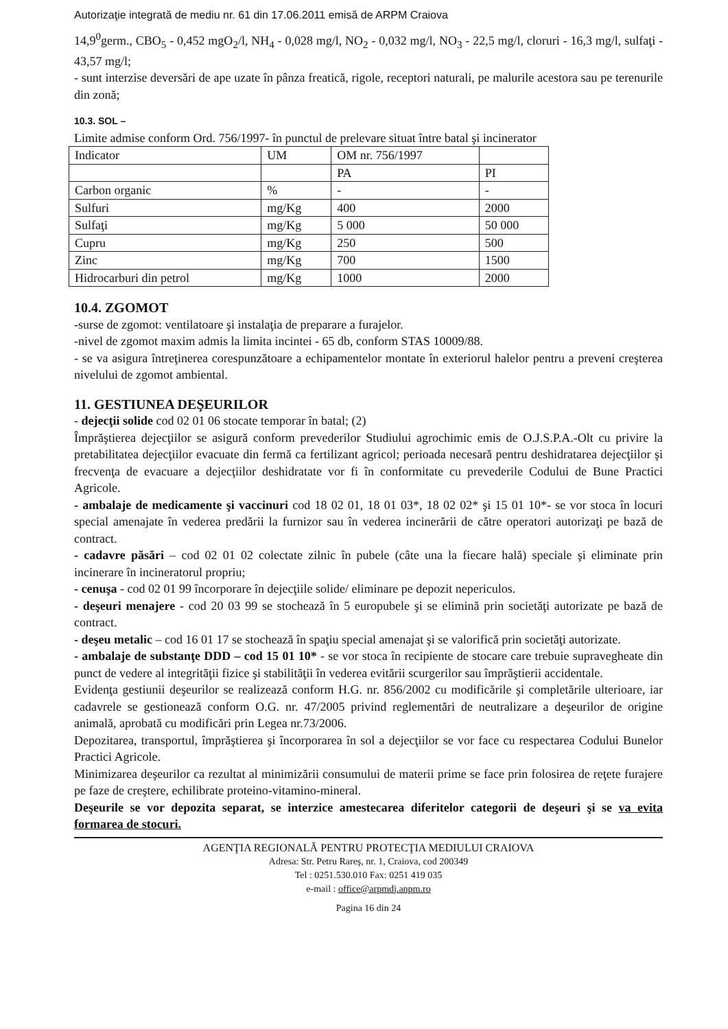Autorizaţie integrată de mediu nr. 61 din 17.06.2011 emisă de ARPM Craiova
14,9<sup>0</sup>germ., CBO<sub>5</sub> - 0,452 mgO<sub>2</sub>/l, NH<sub>4</sub> - 0,028 mg/l, NO<sub>2</sub> - 0,032 mg/l, NO<sub>3</sub> - 22,5 mg/l, cloruri - 16,3 mg/l, sulfaţi - 43,57 mg/l;
- sunt interzise deversări de ape uzate în pânza freatică, rigole, receptori naturali, pe malurile acestora sau pe terenurile din zonă;
10.3. SOL –
Limite admise conform Ord. 756/1997- în punctul de prelevare situat între batal şi incinerator
| Indicator | UM | OM nr. 756/1997 | |
| | | PA | PI |
| Carbon organic | % | - | - |
| Sulfuri | mg/Kg | 400 | 2000 |
| Sulfaţi | mg/Kg | 5 000 | 50 000 |
| Cupru | mg/Kg | 250 | 500 |
| Zinc | mg/Kg | 700 | 1500 |
| Hidrocarburi din petrol | mg/Kg | 1000 | 2000 |
10.4. ZGOMOT
-surse de zgomot: ventilatoare şi instalaţia de preparare a furajelor.
-nivel de zgomot maxim admis la limita incintei - 65 db, conform STAS 10009/88.
- se va asigura întreţinerea corespunzătoare a echipamentelor montate în exteriorul halelor pentru a preveni creşterea nivelului de zgomot ambiental.
11. GESTIUNEA DEŞEURILOR
- dejecţii solide cod 02 01 06 stocate temporar în batal; (2)
Împrăştierea dejecţiilor se asigură conform prevederilor Studiului agrochimic emis de O.J.S.P.A.-Olt cu privire la pretabilitatea dejecţiilor evacuate din fermă ca fertilizant agricol; perioada necesară pentru deshidratarea dejecţiilor şi frecvenţa de evacuare a dejecţiilor deshidratate vor fi în conformitate cu prevederile Codului de Bune Practici Agricole.
- ambalaje de medicamente şi vaccinuri cod 18 02 01, 18 01 03*, 18 02 02* şi 15 01 10*- se vor stoca în locuri special amenajate în vederea predării la furnizor sau în vederea incinerării de către operatori autorizaţi pe bază de contract.
- cadavre păsări – cod 02 01 02 colectate zilnic în pubele (câte una la fiecare hală) speciale şi eliminate prin incinerare în incineratorul propriu;
- cenuşa - cod 02 01 99 încorporare în dejecţiile solide/ eliminare pe depozit nepericulos.
- deşeuri menajere - cod 20 03 99 se stochează în 5 europubele şi se elimină prin societăţi autorizate pe bază de contract.
- deşeu metalic – cod 16 01 17 se stochează în spaţiu special amenajat şi se valorifică prin societăţi autorizate.
- ambalaje de substanţe DDD – cod 15 01 10* - se vor stoca în recipiente de stocare care trebuie supravegheate din punct de vedere al integrităţii fizice şi stabilităţii în vederea evitării scurgerilor sau împrăştierii accidentale.
Evidenţa gestiunii deşeurilor se realizează conform H.G. nr. 856/2002 cu modificările şi completările ulterioare, iar cadavrele se gestionează conform O.G. nr. 47/2005 privind reglementări de neutralizare a deşeurilor de origine animală, aprobată cu modificări prin Legea nr.73/2006.
Depozitarea, transportul, împrăştierea şi încorporarea în sol a dejecţiilor se vor face cu respectarea Codului Bunelor Practici Agricole.
Minimizarea deşeurilor ca rezultat al minimizării consumului de materii prime se face prin folosirea de reţete furajere pe faze de creştere, echilibrate proteino-vitamino-mineral.
Deşeurile se vor depozita separat, se interzice amestecarea diferitelor categorii de deşeuri şi se va evita formarea de stocuri.
AGENŢIA REGIONALĂ PENTRU PROTECŢIA MEDIULUI CRAIOVA
Adresa: Str. Petru Rareş, nr. 1, Craiova, cod 200349
Tel : 0251.530.010 Fax: 0251 419 035
e-mail : office@arpmdj.anpm.ro
Pagina 16 din 24